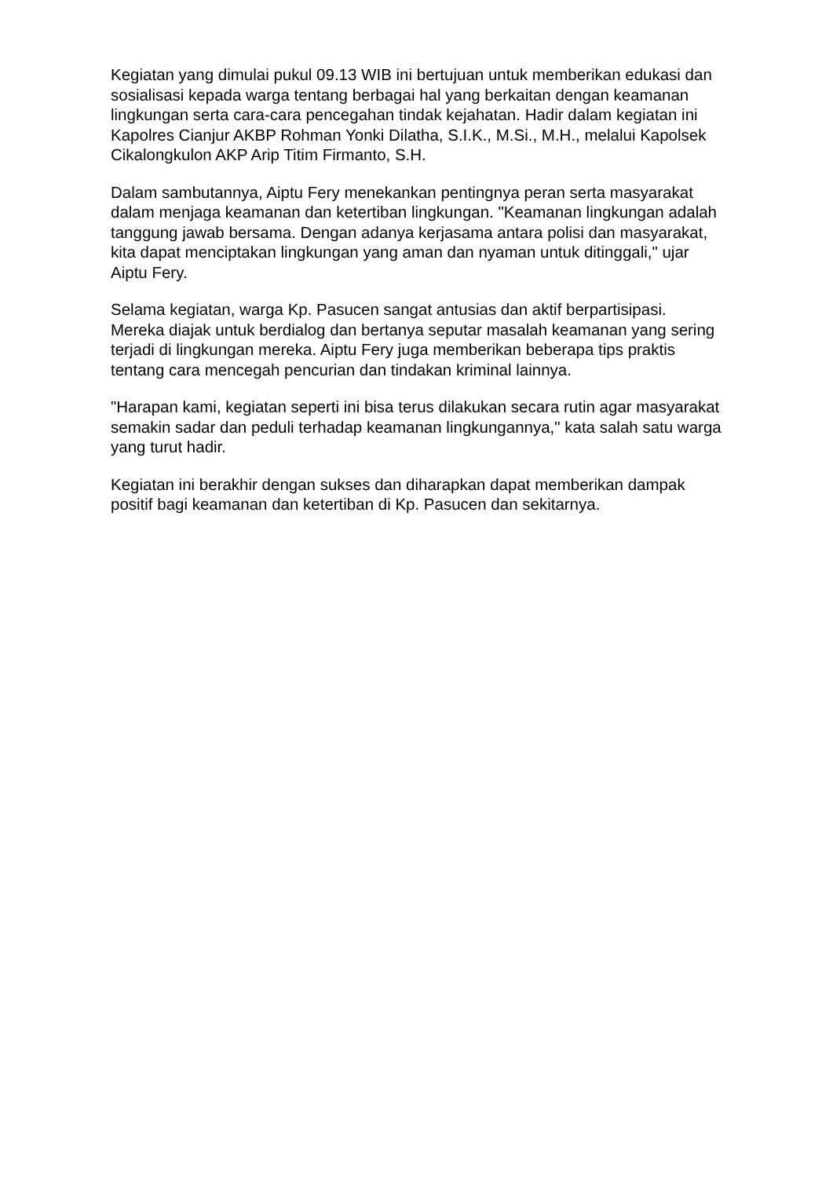Kegiatan yang dimulai pukul 09.13 WIB ini bertujuan untuk memberikan edukasi dan sosialisasi kepada warga tentang berbagai hal yang berkaitan dengan keamanan lingkungan serta cara-cara pencegahan tindak kejahatan. Hadir dalam kegiatan ini Kapolres Cianjur AKBP Rohman Yonki Dilatha, S.I.K., M.Si., M.H., melalui Kapolsek Cikalongkulon AKP Arip Titim Firmanto, S.H.
Dalam sambutannya, Aiptu Fery menekankan pentingnya peran serta masyarakat dalam menjaga keamanan dan ketertiban lingkungan. "Keamanan lingkungan adalah tanggung jawab bersama. Dengan adanya kerjasama antara polisi dan masyarakat, kita dapat menciptakan lingkungan yang aman dan nyaman untuk ditinggali," ujar Aiptu Fery.
Selama kegiatan, warga Kp. Pasucen sangat antusias dan aktif berpartisipasi. Mereka diajak untuk berdialog dan bertanya seputar masalah keamanan yang sering terjadi di lingkungan mereka. Aiptu Fery juga memberikan beberapa tips praktis tentang cara mencegah pencurian dan tindakan kriminal lainnya.
"Harapan kami, kegiatan seperti ini bisa terus dilakukan secara rutin agar masyarakat semakin sadar dan peduli terhadap keamanan lingkungannya," kata salah satu warga yang turut hadir.
Kegiatan ini berakhir dengan sukses dan diharapkan dapat memberikan dampak positif bagi keamanan dan ketertiban di Kp. Pasucen dan sekitarnya.